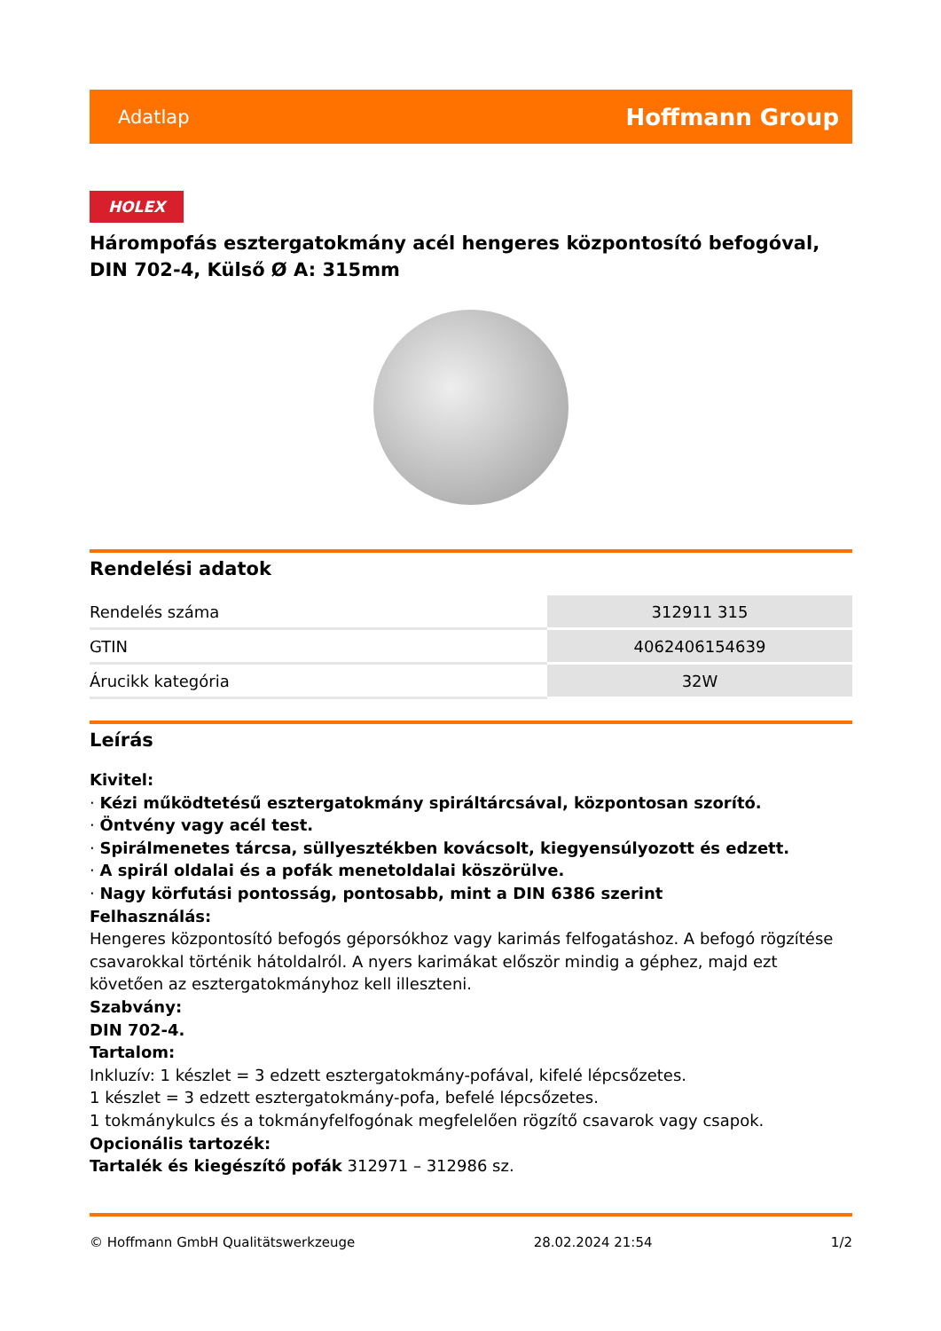Adatlap Hoffmann Group
HOLEX
Hárompofás esztergatokmány acél hengeres központosító befogóval, DIN 702-4, Külső Ø A: 315mm
Rendelési adatok
| Rendelés száma | 312911 315 |
| GTIN | 4062406154639 |
| Árucikk kategória | 32W |
Leírás
Kivitel:
· Kézi működtetésű esztergatokmány spiráltárcsával, központosan szorító.
· Öntvény vagy acél test.
· Spirálmenetes tárcsa, süllyesztékben kovácsolt, kiegyensúlyozott és edzett.
· A spirál oldalai és a pofák menetoldalai köszörülve.
· Nagy körfutási pontosság, pontosabb, mint a DIN 6386 szerint
Felhasználás:
Hengeres központosító befogós géporsókhoz vagy karimás felfogatáshoz. A befogó rögzítése csavarokkal történik hátoldalról. A nyers karimákat először mindig a géphez, majd ezt követően az esztergatokmányhoz kell illeszteni.
Szabvány:
DIN 702-4.
Tartalom:
Inkluzív: 1 készlet = 3 edzett esztergatokmány-pofával, kifelé lépcsőzetes.
1 készlet = 3 edzett esztergatokmány-pofa, befelé lépcsőzetes.
1 tokmánykulcs és a tokmányfelfogónak megfelelően rögzítő csavarok vagy csapok.
Opcionális tartozék:
Tartalék és kiegészítő pofák 312971 – 312986 sz.
© Hoffmann GmbH Qualitätswerkzeuge 28.02.2024 21:54 1/2